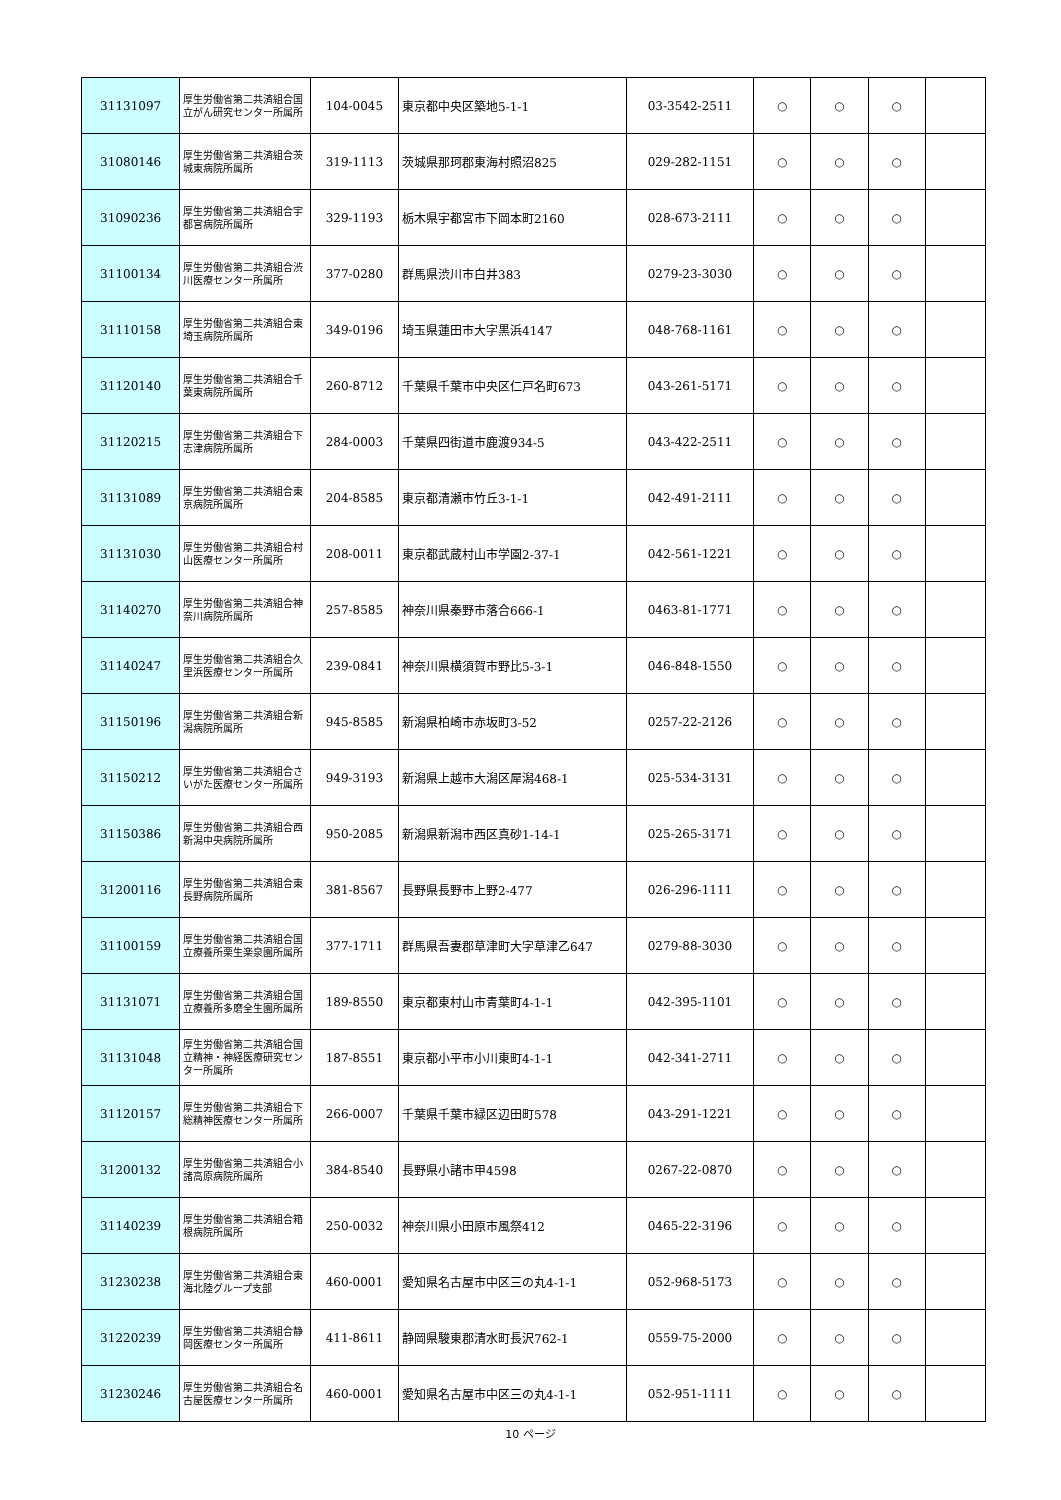| 31131097 | 厚生労働省第二共済組合国立がん研究センター所属所 | 104-0045 | 東京都中央区築地5-1-1 | 03-3542-2511 | ○ | ○ | ○ | |
| 31080146 | 厚生労働省第二共済組合茨城東病院所属所 | 319-1113 | 茨城県那珂郡東海村照沼825 | 029-282-1151 | ○ | ○ | ○ | |
| 31090236 | 厚生労働省第二共済組合宇都宮病院所属所 | 329-1193 | 栃木県宇都宮市下岡本町2160 | 028-673-2111 | ○ | ○ | ○ | |
| 31100134 | 厚生労働省第二共済組合渋川医療センター所属所 | 377-0280 | 群馬県渋川市白井383 | 0279-23-3030 | ○ | ○ | ○ | |
| 31110158 | 厚生労働省第二共済組合東埼玉病院所属所 | 349-0196 | 埼玉県蓮田市大字黒浜4147 | 048-768-1161 | ○ | ○ | ○ | |
| 31120140 | 厚生労働省第二共済組合千葉東病院所属所 | 260-8712 | 千葉県千葉市中央区仁戸名町673 | 043-261-5171 | ○ | ○ | ○ | |
| 31120215 | 厚生労働省第二共済組合下志津病院所属所 | 284-0003 | 千葉県四街道市鹿渡934-5 | 043-422-2511 | ○ | ○ | ○ | |
| 31131089 | 厚生労働省第二共済組合東京病院所属所 | 204-8585 | 東京都清瀬市竹丘3-1-1 | 042-491-2111 | ○ | ○ | ○ | |
| 31131030 | 厚生労働省第二共済組合村山医療センター所属所 | 208-0011 | 東京都武蔵村山市学園2-37-1 | 042-561-1221 | ○ | ○ | ○ | |
| 31140270 | 厚生労働省第二共済組合神奈川病院所属所 | 257-8585 | 神奈川県秦野市落合666-1 | 0463-81-1771 | ○ | ○ | ○ | |
| 31140247 | 厚生労働省第二共済組合久里浜医療センター所属所 | 239-0841 | 神奈川県横須賀市野比5-3-1 | 046-848-1550 | ○ | ○ | ○ | |
| 31150196 | 厚生労働省第二共済組合新潟病院所属所 | 945-8585 | 新潟県柏崎市赤坂町3-52 | 0257-22-2126 | ○ | ○ | ○ | |
| 31150212 | 厚生労働省第二共済組合さいがた医療センター所属所 | 949-3193 | 新潟県上越市大潟区犀潟468-1 | 025-534-3131 | ○ | ○ | ○ | |
| 31150386 | 厚生労働省第二共済組合西新潟中央病院所属所 | 950-2085 | 新潟県新潟市西区真砂1-14-1 | 025-265-3171 | ○ | ○ | ○ | |
| 31200116 | 厚生労働省第二共済組合東長野病院所属所 | 381-8567 | 長野県長野市上野2-477 | 026-296-1111 | ○ | ○ | ○ | |
| 31100159 | 厚生労働省第二共済組合国立療養所栗生楽泉園所属所 | 377-1711 | 群馬県吾妻郡草津町大字草津乙647 | 0279-88-3030 | ○ | ○ | ○ | |
| 31131071 | 厚生労働省第二共済組合国立療養所多磨全生園所属所 | 189-8550 | 東京都東村山市青葉町4-1-1 | 042-395-1101 | ○ | ○ | ○ | |
| 31131048 | 厚生労働省第二共済組合国立精神・神経医療研究センター所属所 | 187-8551 | 東京都小平市小川東町4-1-1 | 042-341-2711 | ○ | ○ | ○ | |
| 31120157 | 厚生労働省第二共済組合下総精神医療センター所属所 | 266-0007 | 千葉県千葉市緑区辺田町578 | 043-291-1221 | ○ | ○ | ○ | |
| 31200132 | 厚生労働省第二共済組合小諸高原病院所属所 | 384-8540 | 長野県小諸市甲4598 | 0267-22-0870 | ○ | ○ | ○ | |
| 31140239 | 厚生労働省第二共済組合箱根病院所属所 | 250-0032 | 神奈川県小田原市風祭412 | 0465-22-3196 | ○ | ○ | ○ | |
| 31230238 | 厚生労働省第二共済組合東海北陸グループ支部 | 460-0001 | 愛知県名古屋市中区三の丸4-1-1 | 052-968-5173 | ○ | ○ | ○ | |
| 31220239 | 厚生労働省第二共済組合静岡医療センター所属所 | 411-8611 | 静岡県駿東郡清水町長沢762-1 | 0559-75-2000 | ○ | ○ | ○ | |
| 31230246 | 厚生労働省第二共済組合名古屋医療センター所属所 | 460-0001 | 愛知県名古屋市中区三の丸4-1-1 | 052-951-1111 | ○ | ○ | ○ | |
10 ページ